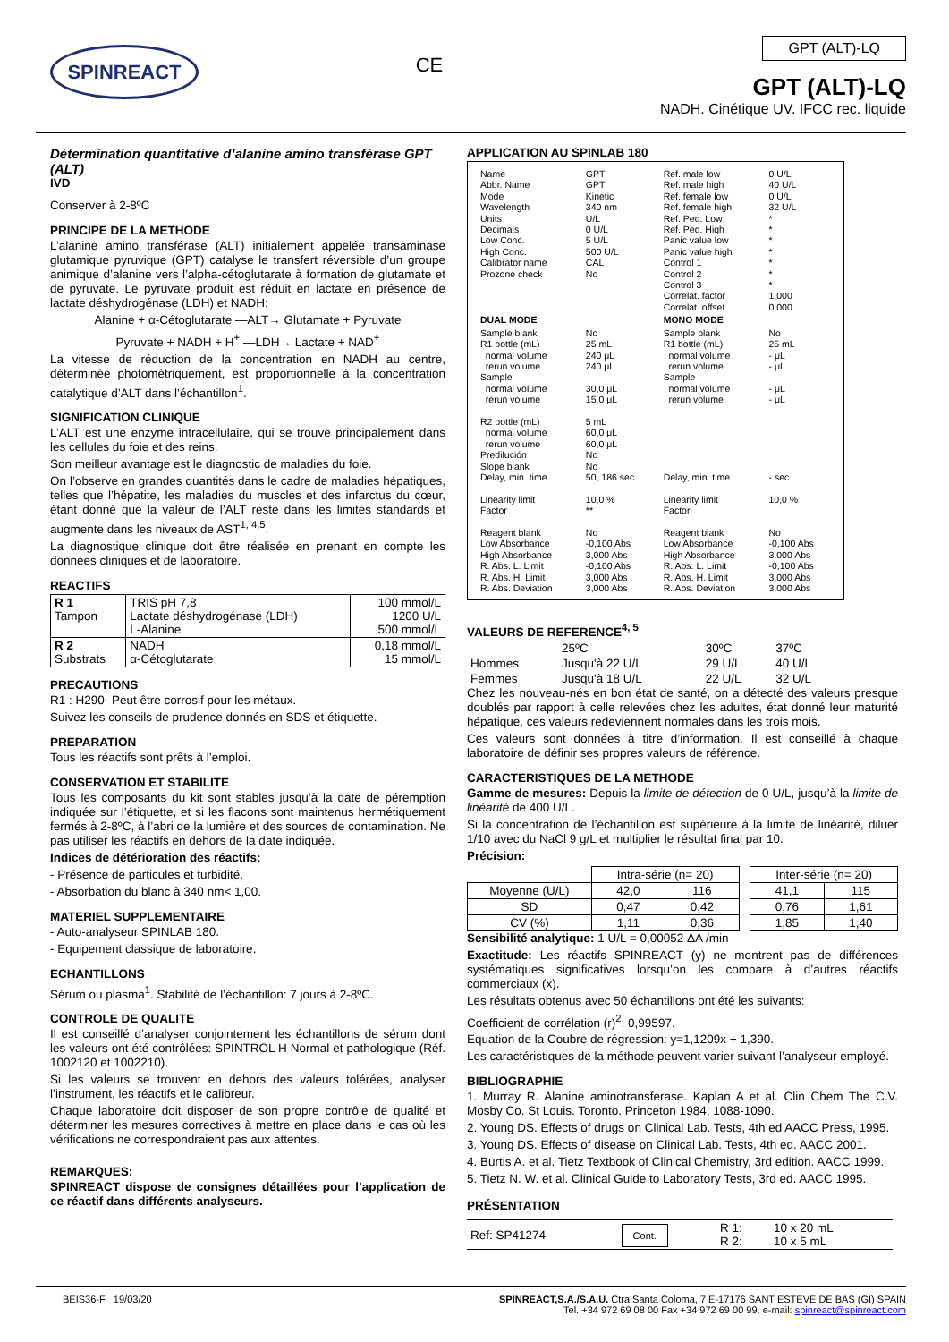SPINREACT
CE
GPT (ALT)-LQ
GPT (ALT)-LQ
NADH. Cinétique UV. IFCC rec. liquide
Détermination quantitative d’alanine amino transférase GPT (ALT)
IVD
Conserver à 2-8ºC
PRINCIPE DE LA METHODE
L’alanine amino transférase (ALT) initialement appelée transaminase glutamique pyruvique (GPT) catalyse le transfert réversible d’un groupe animique d’alanine vers l’alpha-cétoglutarate à formation de glutamate et de pyruvate. Le pyruvate produit est réduit en lactate en présence de lactate déshydrogénase (LDH) et NADH:
Alanine + α-Cétoglutarate —ALT→ Glutamate + Pyruvate
Pyruvate + NADH + H<sup>+</sup> —LDH→ Lactate + NAD<sup>+</sup>
La vitesse de réduction de la concentration en NADH au centre, déterminée photométriquement, est proportionnelle à la concentration catalytique d’ALT dans l’échantillon<sup>1</sup>.
SIGNIFICATION CLINIQUE
L’ALT est une enzyme intracellulaire, qui se trouve principalement dans les cellules du foie et des reins.
Son meilleur avantage est le diagnostic de maladies du foie.
On l’observe en grandes quantités dans le cadre de maladies hépatiques, telles que l’hépatite, les maladies du muscles et des infarctus du cœur, étant donné que la valeur de l’ALT reste dans les limites standards et augmente dans les niveaux de AST<sup>1, 4,5</sup>.
La diagnostique clinique doit être réalisée en prenant en compte les données cliniques et de laboratoire.
REACTIFS
| R 1 Tampon | TRIS pH 7,8 Lactate déshydrogénase (LDH) L-Alanine | 100 mmol/L 1200 U/L 500 mmol/L |
| R 2 Substrats | NADH α-Cétoglutarate | 0,18 mmol/L 15 mmol/L |
PRECAUTIONS
R1 : H290- Peut être corrosif pour les métaux.
Suivez les conseils de prudence donnés en SDS et étiquette.
PREPARATION
Tous les réactifs sont prêts à l’emploi.
CONSERVATION ET STABILITE
Tous les composants du kit sont stables jusqu’à la date de péremption indiquée sur l’étiquette, et si les flacons sont maintenus hermétiquement fermés à 2-8ºC, à l’abri de la lumière et des sources de contamination. Ne pas utiliser les réactifs en dehors de la date indiquée.
Indices de détérioration des réactifs:
- Présence de particules et turbidité.
- Absorbation du blanc à 340 nm< 1,00.
MATERIEL SUPPLEMENTAIRE
- Auto-analyseur SPINLAB 180.
- Equipement classique de laboratoire.
ECHANTILLONS
Sérum ou plasma<sup>1</sup>. Stabilité de l’échantillon: 7 jours à 2-8ºC.
CONTROLE DE QUALITE
Il est conseillé d’analyser conjointement les échantillons de sérum dont les valeurs ont été contrôlées: SPINTROL H Normal et pathologique (Réf. 1002120 et 1002210).
Si les valeurs se trouvent en dehors des valeurs tolérées, analyser l’instrument, les réactifs et le calibreur.
Chaque laboratoire doit disposer de son propre contrôle de qualité et déterminer les mesures correctives à mettre en place dans le cas où les vérifications ne correspondraient pas aux attentes.
REMARQUES:
SPINREACT dispose de consignes détaillées pour l’application de ce réactif dans différents analyseurs.
APPLICATION AU SPINLAB 180
| Name Abbr. Name Mode Wavelength Units Decimals Low Conc. High Conc. Calibrator name Prozone check | GPT GPT Kinetic 340 nm U/L 0 U/L 5 U/L 500 U/L CAL No | Ref. male low Ref. male high Ref. female low Ref. female high Ref. Ped. Low Ref. Ped. High Panic value low Panic value high Control 1 Control 2 Control 3 Correlat. factor Correlat. offset | 0 U/L 40 U/L 0 U/L 32 U/L * * * * * * * 1,000 0,000 |
| DUAL MODE | | MONO MODE | |
| Sample blank R1 bottle (mL) normal volume rerun volume Sample normal volume rerun volume R2 bottle (mL) normal volume rerun volume Predilución Slope blank Delay, min. time Linearity limit Factor Reagent blank Low Absorbance High Absorbance R. Abs. L. Limit R. Abs. H. Limit R. Abs. Deviation | No 25 mL 240 μL 240 μL 30,0 μL 15,0 μL 5 mL 60,0 μL 60,0 μL No No 50, 186 sec. 10,0 % ** No -0,100 Abs 3,000 Abs -0,100 Abs 3,000 Abs 3,000 Abs | Sample blank R1 bottle (mL) normal volume rerun volume Sample normal volume rerun volume Delay, min. time Linearity limit Factor Reagent blank Low Absorbance High Absorbance R. Abs. L. Limit R. Abs. H. Limit R. Abs. Deviation | No 25 mL - μL - μL - μL - μL - sec. 10,0 % No -0,100 Abs 3,000 Abs -0,100 Abs 3,000 Abs 3,000 Abs |
VALEURS DE REFERENCE<sup>4, 5</sup>
| | 25ºC | 30ºC | 37ºC |
| Hommes | Jusqu'à 22 U/L | 29 U/L | 40 U/L |
| Femmes | Jusqu'à 18 U/L | 22 U/L | 32 U/L |
Chez les nouveau-nés en bon état de santé, on a détecté des valeurs presque doublés par rapport à celle relevées chez les adultes, état donné leur maturité hépatique, ces valeurs redeviennent normales dans les trois mois.
Ces valeurs sont données à titre d’information. Il est conseillé à chaque laboratoire de définir ses propres valeurs de référence.
CARACTERISTIQUES DE LA METHODE
Gamme de mesures: Depuis la limite de détection de 0 U/L, jusqu’à la limite de linéarité de 400 U/L.
Si la concentration de l’échantillon est supérieure à la limite de linéarité, diluer 1/10 avec du NaCl 9 g/L et multiplier le résultat final par 10.
Précision:
| | Intra-série (n= 20) | | | Inter-série (n= 20) | |
| Moyenne (U/L) | 42,0 | 116 | | 41,1 | 115 |
| SD | 0,47 | 0,42 | | 0,76 | 1,61 |
| CV (%) | 1,11 | 0,36 | | 1,85 | 1,40 |
Sensibilité analytique: 1 U/L = 0,00052 ΔA /min
Exactitude: Les réactifs SPINREACT (y) ne montrent pas de différences systématiques significatives lorsqu’on les compare à d’autres réactifs commerciaux (x).
Les résultats obtenus avec 50 échantillons ont été les suivants:
Coefficient de corrélation (r)<sup>2</sup>: 0,99597.
Equation de la Coubre de régression: y=1,1209x + 1,390.
Les caractéristiques de la méthode peuvent varier suivant l’analyseur employé.
BIBLIOGRAPHIE
1. Murray R. Alanine aminotransferase. Kaplan A et al. Clin Chem The C.V. Mosby Co. St Louis. Toronto. Princeton 1984; 1088-1090.
2. Young DS. Effects of drugs on Clinical Lab. Tests, 4th ed AACC Press, 1995.
3. Young DS. Effects of disease on Clinical Lab. Tests, 4th ed. AACC 2001.
4. Burtis A. et al. Tietz Textbook of Clinical Chemistry, 3rd edition. AACC 1999.
5. Tietz N. W. et al. Clinical Guide to Laboratory Tests, 3rd ed. AACC 1995.
PRÉSENTATION
| Ref: SP41274 | Cont. | R 1: R 2: | 10 x 20 mL 10 x 5 mL |
BEIS36-F 19/03/20 SPINREACT,S.A./S.A.U. Ctra.Santa Coloma, 7 E-17176 SANT ESTEVE DE BAS (GI) SPAIN
Tel. +34 972 69 08 00 Fax +34 972 69 00 99. e-mail: spinreact@spinreact.com